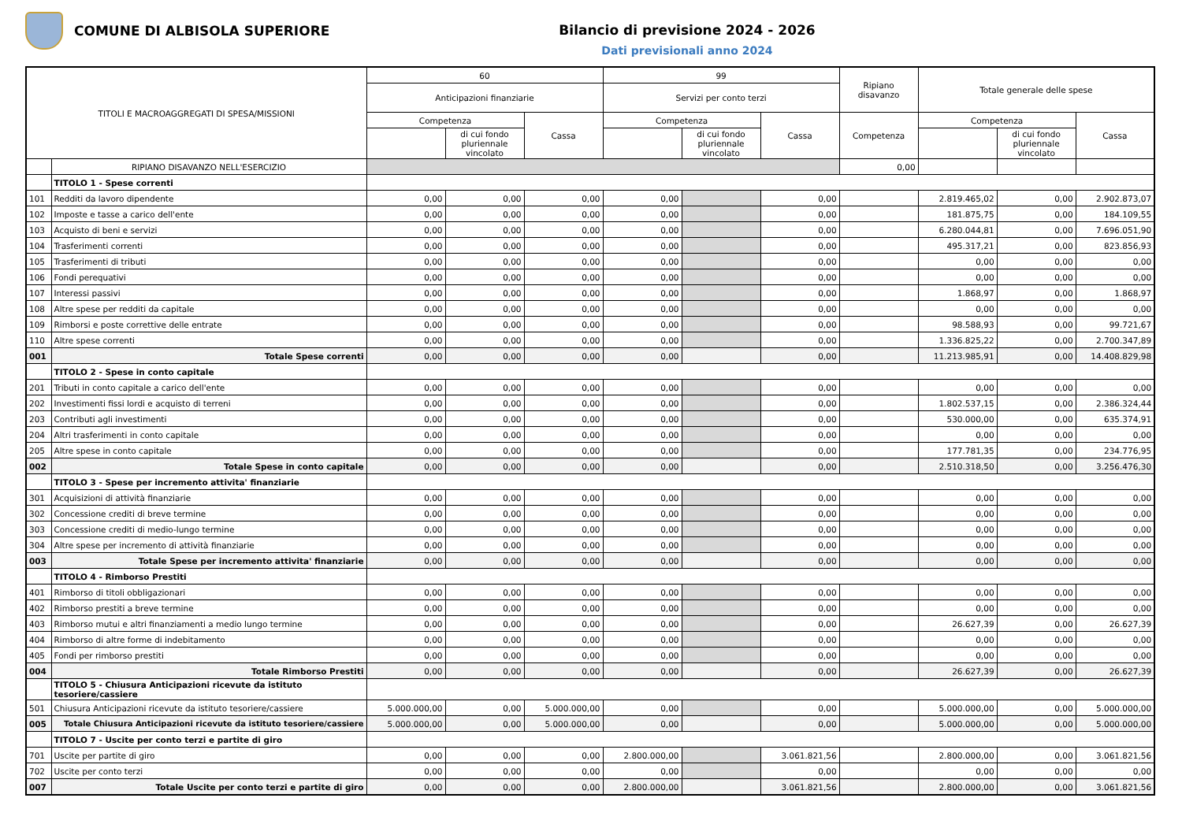COMUNE DI ALBISOLA SUPERIORE
Bilancio di previsione 2024 - 2026
Dati previsionali anno 2024
| TITOLI E MACROAGGREGATI DI SPESA/MISSIONI | | 60 | | | 99 | | | Ripiano disavanzo | Totale generale delle spese | | |
| --- | --- | --- | --- | --- | --- | --- | --- | --- | --- | --- | --- |
| | | Anticipazioni finanziarie | | | Servizi per conto terzi | | | | | | |
| | | Competenza | | Cassa | Competenza | | Cassa | Competenza | Competenza | | Cassa |
| | | | di cui fondo pluriennale vincolato | | | di cui fondo pluriennale vincolato | | | | di cui fondo pluriennale vincolato | |
| | RIPIANO DISAVANZO NELL'ESERCIZIO | | | | | | | 0,00 | | | |
| | TITOLO 1 - Spese correnti | | | | | | | | | | |
| 101 | Redditi da lavoro dipendente | 0,00 | 0,00 | 0,00 | 0,00 | | 0,00 | | 2.819.465,02 | 0,00 | 2.902.873,07 |
| 102 | Imposte e tasse a carico dell'ente | 0,00 | 0,00 | 0,00 | 0,00 | | 0,00 | | 181.875,75 | 0,00 | 184.109,55 |
| 103 | Acquisto di beni e servizi | 0,00 | 0,00 | 0,00 | 0,00 | | 0,00 | | 6.280.044,81 | 0,00 | 7.696.051,90 |
| 104 | Trasferimenti correnti | 0,00 | 0,00 | 0,00 | 0,00 | | 0,00 | | 495.317,21 | 0,00 | 823.856,93 |
| 105 | Trasferimenti di tributi | 0,00 | 0,00 | 0,00 | 0,00 | | 0,00 | | 0,00 | 0,00 | 0,00 |
| 106 | Fondi perequativi | 0,00 | 0,00 | 0,00 | 0,00 | | 0,00 | | 0,00 | 0,00 | 0,00 |
| 107 | Interessi passivi | 0,00 | 0,00 | 0,00 | 0,00 | | 0,00 | | 1.868,97 | 0,00 | 1.868,97 |
| 108 | Altre spese per redditi da capitale | 0,00 | 0,00 | 0,00 | 0,00 | | 0,00 | | 0,00 | 0,00 | 0,00 |
| 109 | Rimborsi e poste correttive delle entrate | 0,00 | 0,00 | 0,00 | 0,00 | | 0,00 | | 98.588,93 | 0,00 | 99.721,67 |
| 110 | Altre spese correnti | 0,00 | 0,00 | 0,00 | 0,00 | | 0,00 | | 1.336.825,22 | 0,00 | 2.700.347,89 |
| 001 | Totale Spese correnti | 0,00 | 0,00 | 0,00 | 0,00 | | 0,00 | | 11.213.985,91 | 0,00 | 14.408.829,98 |
| | TITOLO 2 - Spese in conto capitale | | | | | | | | | | |
| 201 | Tributi in conto capitale a carico dell'ente | 0,00 | 0,00 | 0,00 | 0,00 | | 0,00 | | 0,00 | 0,00 | 0,00 |
| 202 | Investimenti fissi lordi e acquisto di terreni | 0,00 | 0,00 | 0,00 | 0,00 | | 0,00 | | 1.802.537,15 | 0,00 | 2.386.324,44 |
| 203 | Contributi agli investimenti | 0,00 | 0,00 | 0,00 | 0,00 | | 0,00 | | 530.000,00 | 0,00 | 635.374,91 |
| 204 | Altri trasferimenti in conto capitale | 0,00 | 0,00 | 0,00 | 0,00 | | 0,00 | | 0,00 | 0,00 | 0,00 |
| 205 | Altre spese in conto capitale | 0,00 | 0,00 | 0,00 | 0,00 | | 0,00 | | 177.781,35 | 0,00 | 234.776,95 |
| 002 | Totale Spese in conto capitale | 0,00 | 0,00 | 0,00 | 0,00 | | 0,00 | | 2.510.318,50 | 0,00 | 3.256.476,30 |
| | TITOLO 3 - Spese per incremento attivita' finanziarie | | | | | | | | | | |
| 301 | Acquisizioni di attività finanziarie | 0,00 | 0,00 | 0,00 | 0,00 | | 0,00 | | 0,00 | 0,00 | 0,00 |
| 302 | Concessione crediti di breve termine | 0,00 | 0,00 | 0,00 | 0,00 | | 0,00 | | 0,00 | 0,00 | 0,00 |
| 303 | Concessione crediti di medio-lungo termine | 0,00 | 0,00 | 0,00 | 0,00 | | 0,00 | | 0,00 | 0,00 | 0,00 |
| 304 | Altre spese per incremento di attività finanziarie | 0,00 | 0,00 | 0,00 | 0,00 | | 0,00 | | 0,00 | 0,00 | 0,00 |
| 003 | Totale Spese per incremento attivita' finanziarie | 0,00 | 0,00 | 0,00 | 0,00 | | 0,00 | | 0,00 | 0,00 | 0,00 |
| | TITOLO 4 - Rimborso Prestiti | | | | | | | | | | |
| 401 | Rimborso di titoli obbligazionari | 0,00 | 0,00 | 0,00 | 0,00 | | 0,00 | | 0,00 | 0,00 | 0,00 |
| 402 | Rimborso prestiti a breve termine | 0,00 | 0,00 | 0,00 | 0,00 | | 0,00 | | 0,00 | 0,00 | 0,00 |
| 403 | Rimborso mutui e altri finanziamenti a medio lungo termine | 0,00 | 0,00 | 0,00 | 0,00 | | 0,00 | | 26.627,39 | 0,00 | 26.627,39 |
| 404 | Rimborso di altre forme di indebitamento | 0,00 | 0,00 | 0,00 | 0,00 | | 0,00 | | 0,00 | 0,00 | 0,00 |
| 405 | Fondi per rimborso prestiti | 0,00 | 0,00 | 0,00 | 0,00 | | 0,00 | | 0,00 | 0,00 | 0,00 |
| 004 | Totale Rimborso Prestiti | 0,00 | 0,00 | 0,00 | 0,00 | | 0,00 | | 26.627,39 | 0,00 | 26.627,39 |
| | TITOLO 5 - Chiusura Anticipazioni ricevute da istituto tesoriere/cassiere | | | | | | | | | | |
| 501 | Chiusura Anticipazioni ricevute da istituto tesoriere/cassiere | 5.000.000,00 | 0,00 | 5.000.000,00 | 0,00 | | 0,00 | | 5.000.000,00 | 0,00 | 5.000.000,00 |
| 005 | Totale Chiusura Anticipazioni ricevute da istituto tesoriere/cassiere | 5.000.000,00 | 0,00 | 5.000.000,00 | 0,00 | | 0,00 | | 5.000.000,00 | 0,00 | 5.000.000,00 |
| | TITOLO 7 - Uscite per conto terzi e partite di giro | | | | | | | | | | |
| 701 | Uscite per partite di giro | 0,00 | 0,00 | 0,00 | 2.800.000,00 | | 3.061.821,56 | | 2.800.000,00 | 0,00 | 3.061.821,56 |
| 702 | Uscite per conto terzi | 0,00 | 0,00 | 0,00 | 0,00 | | 0,00 | | 0,00 | 0,00 | 0,00 |
| 007 | Totale Uscite per conto terzi e partite di giro | 0,00 | 0,00 | 0,00 | 2.800.000,00 | | 3.061.821,56 | | 2.800.000,00 | 0,00 | 3.061.821,56 |